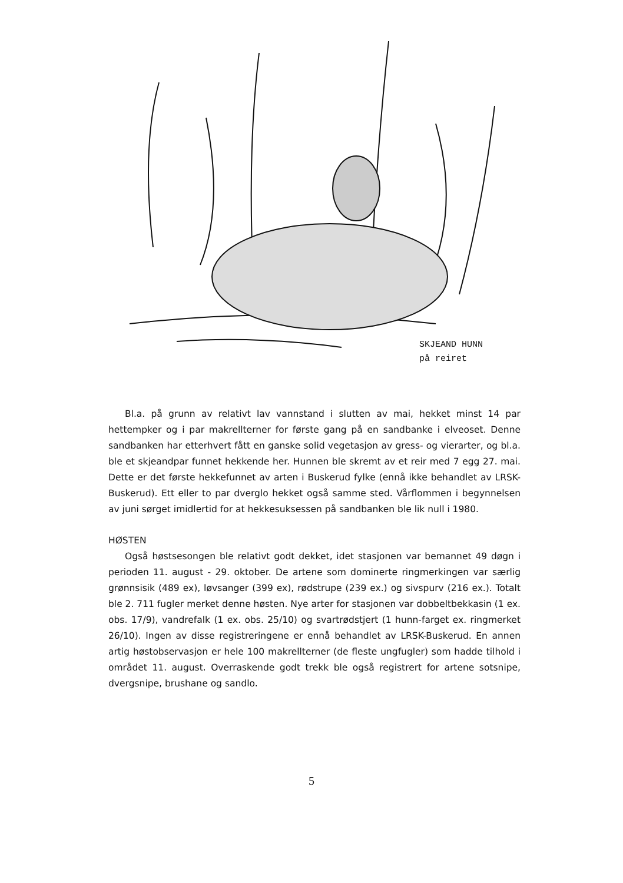SKJEAND HUNN
på reiret
Bl.a. på grunn av relativt lav vannstand i slutten av mai, hekket minst 14 par hettempker og i par makrellterner for første gang på en sandbanke i elveoset. Denne sandbanken har etterhvert fått en ganske solid vegetasjon av gress- og vierarter, og bl.a. ble et skjeandpar funnet hekkende her. Hunnen ble skremt av et reir med 7 egg 27. mai. Dette er det første hekkefunnet av arten i Buskerud fylke (ennå ikke behandlet av LRSK-Buskerud). Ett eller to par dverglo hekket også samme sted. Vårflommen i begynnelsen av juni sørget imidlertid for at hekkesuksessen på sandbanken ble lik null i 1980.
HØSTEN
Også høstsesongen ble relativt godt dekket, idet stasjonen var bemannet 49 døgn i perioden 11. august - 29. oktober. De artene som dominerte ringmerkingen var særlig grønnsisik (489 ex), løvsanger (399 ex), rødstrupe (239 ex.) og sivspurv (216 ex.). Totalt ble 2. 711 fugler merket denne høsten. Nye arter for stasjonen var dobbeltbekkasin (1 ex. obs. 17/9), vandrefalk (1 ex. obs. 25/10) og svartrødstjert (1 hunn-farget ex. ringmerket 26/10). Ingen av disse registreringene er ennå behandlet av LRSK-Buskerud. En annen artig høstobservasjon er hele 100 makrellterner (de fleste ungfugler) som hadde tilhold i området 11. august. Overraskende godt trekk ble også registrert for artene sotsnipe, dvergsnipe, brushane og sandlo.
5